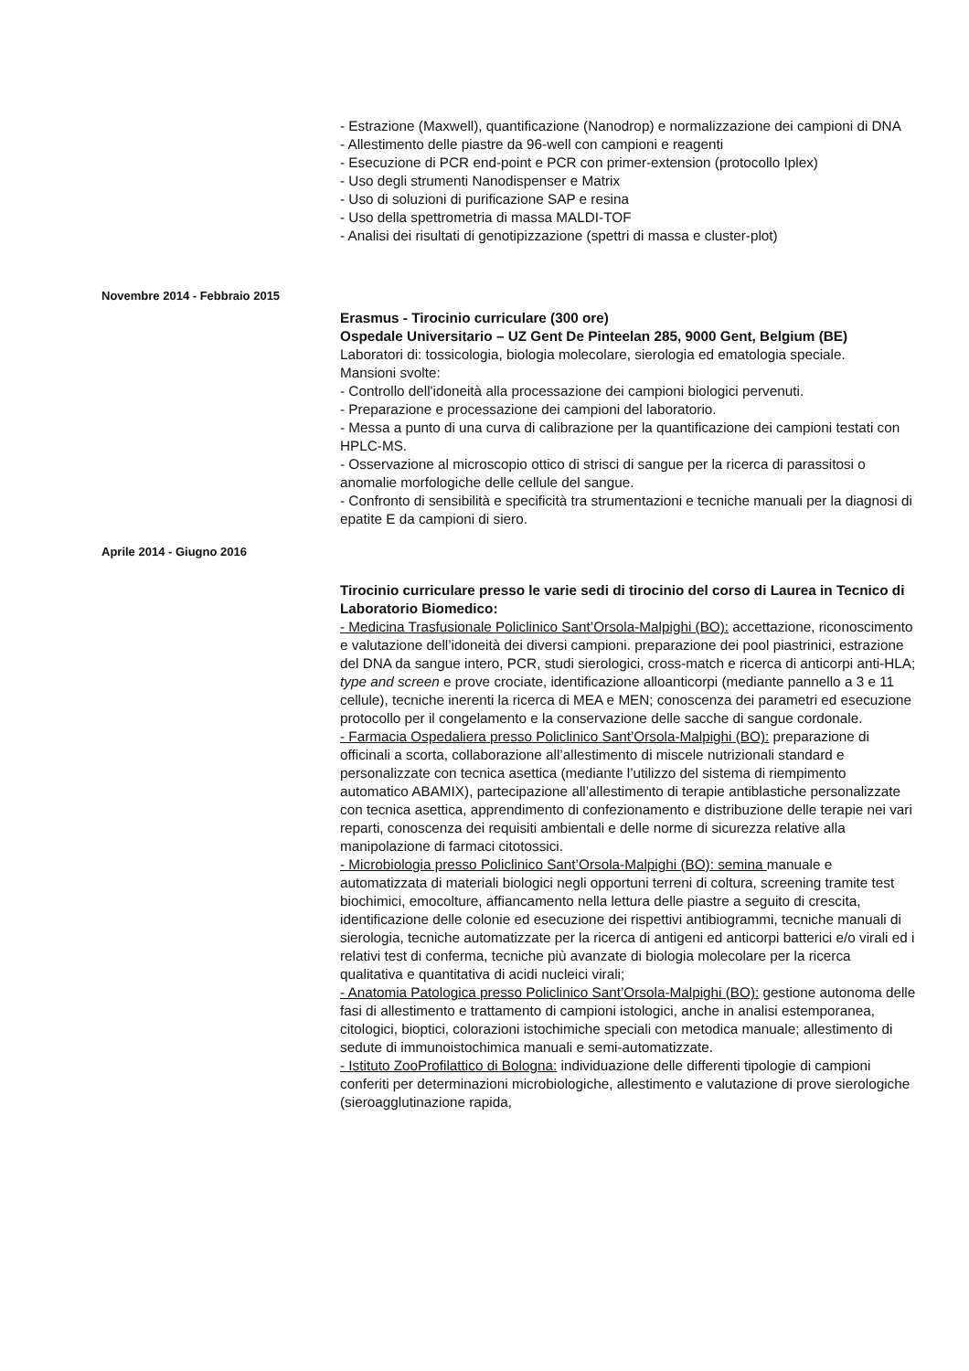- Estrazione (Maxwell), quantificazione (Nanodrop) e normalizzazione dei campioni di DNA
- Allestimento delle piastre da 96-well con campioni e reagenti
- Esecuzione di PCR end-point e PCR con primer-extension (protocollo Iplex)
- Uso degli strumenti Nanodispenser e Matrix
- Uso di soluzioni di purificazione SAP e resina
- Uso della spettrometria di massa MALDI-TOF
- Analisi dei risultati di genotipizzazione (spettri di massa e cluster-plot)
Novembre 2014 - Febbraio 2015
Erasmus - Tirocinio curriculare (300 ore)
Ospedale Universitario – UZ Gent De Pinteelan 285, 9000 Gent, Belgium (BE)
Laboratori di: tossicologia, biologia molecolare, sierologia ed ematologia speciale.
Mansioni svolte:
- Controllo dell'idoneità alla processazione dei campioni biologici pervenuti.
- Preparazione e processazione dei campioni del laboratorio.
- Messa a punto di una curva di calibrazione per la quantificazione dei campioni testati con HPLC-MS.
- Osservazione al microscopio ottico di strisci di sangue per la ricerca di parassitosi o anomalie morfologiche delle cellule del sangue.
- Confronto di sensibilità e specificità tra strumentazioni e tecniche manuali per la diagnosi di epatite E da campioni di siero.
Aprile 2014 - Giugno 2016
Tirocinio curriculare presso le varie sedi di tirocinio del corso di Laurea in Tecnico di Laboratorio Biomedico:
- Medicina Trasfusionale Policlinico Sant’Orsola-Malpighi (BO): accettazione, riconoscimento e valutazione dell’idoneità dei diversi campioni. preparazione dei pool piastrinici, estrazione del DNA da sangue intero, PCR, studi sierologici, cross-match e ricerca di anticorpi anti-HLA; type and screen e prove crociate, identificazione alloanticorpi (mediante pannello a 3 e 11 cellule), tecniche inerenti la ricerca di MEA e MEN; conoscenza dei parametri ed esecuzione protocollo per il congelamento e la conservazione delle sacche di sangue cordonale.
- Farmacia Ospedaliera presso Policlinico Sant’Orsola-Malpighi (BO): preparazione di officinali a scorta, collaborazione all’allestimento di miscele nutrizionali standard e personalizzate con tecnica asettica (mediante l’utilizzo del sistema di riempimento automatico ABAMIX), partecipazione all’allestimento di terapie antiblastiche personalizzate con tecnica asettica, apprendimento di confezionamento e distribuzione delle terapie nei vari reparti, conoscenza dei requisiti ambientali e delle norme di sicurezza relative alla manipolazione di farmaci citotossici.
- Microbiologia presso Policlinico Sant’Orsola-Malpighi (BO): semina manuale e automatizzata di materiali biologici negli opportuni terreni di coltura, screening tramite test biochimici, emocolture, affiancamento nella lettura delle piastre a seguito di crescita, identificazione delle colonie ed esecuzione dei rispettivi antibiogrammi, tecniche manuali di sierologia, tecniche automatizzate per la ricerca di antigeni ed anticorpi batterici e/o virali ed i relativi test di conferma, tecniche più avanzate di biologia molecolare per la ricerca qualitativa e quantitativa di acidi nucleici virali;
- Anatomia Patologica presso Policlinico Sant’Orsola-Malpighi (BO): gestione autonoma delle fasi di allestimento e trattamento di campioni istologici, anche in analisi estemporanea, citologici, bioptici, colorazioni istochimiche speciali con metodica manuale; allestimento di sedute di immunoistochimica manuali e semi-automatizzate.
- Istituto ZooProfilattico di Bologna: individuazione delle differenti tipologie di campioni conferiti per determinazioni microbiologiche, allestimento e valutazione di prove sierologiche (sieroagglutinazione rapida,